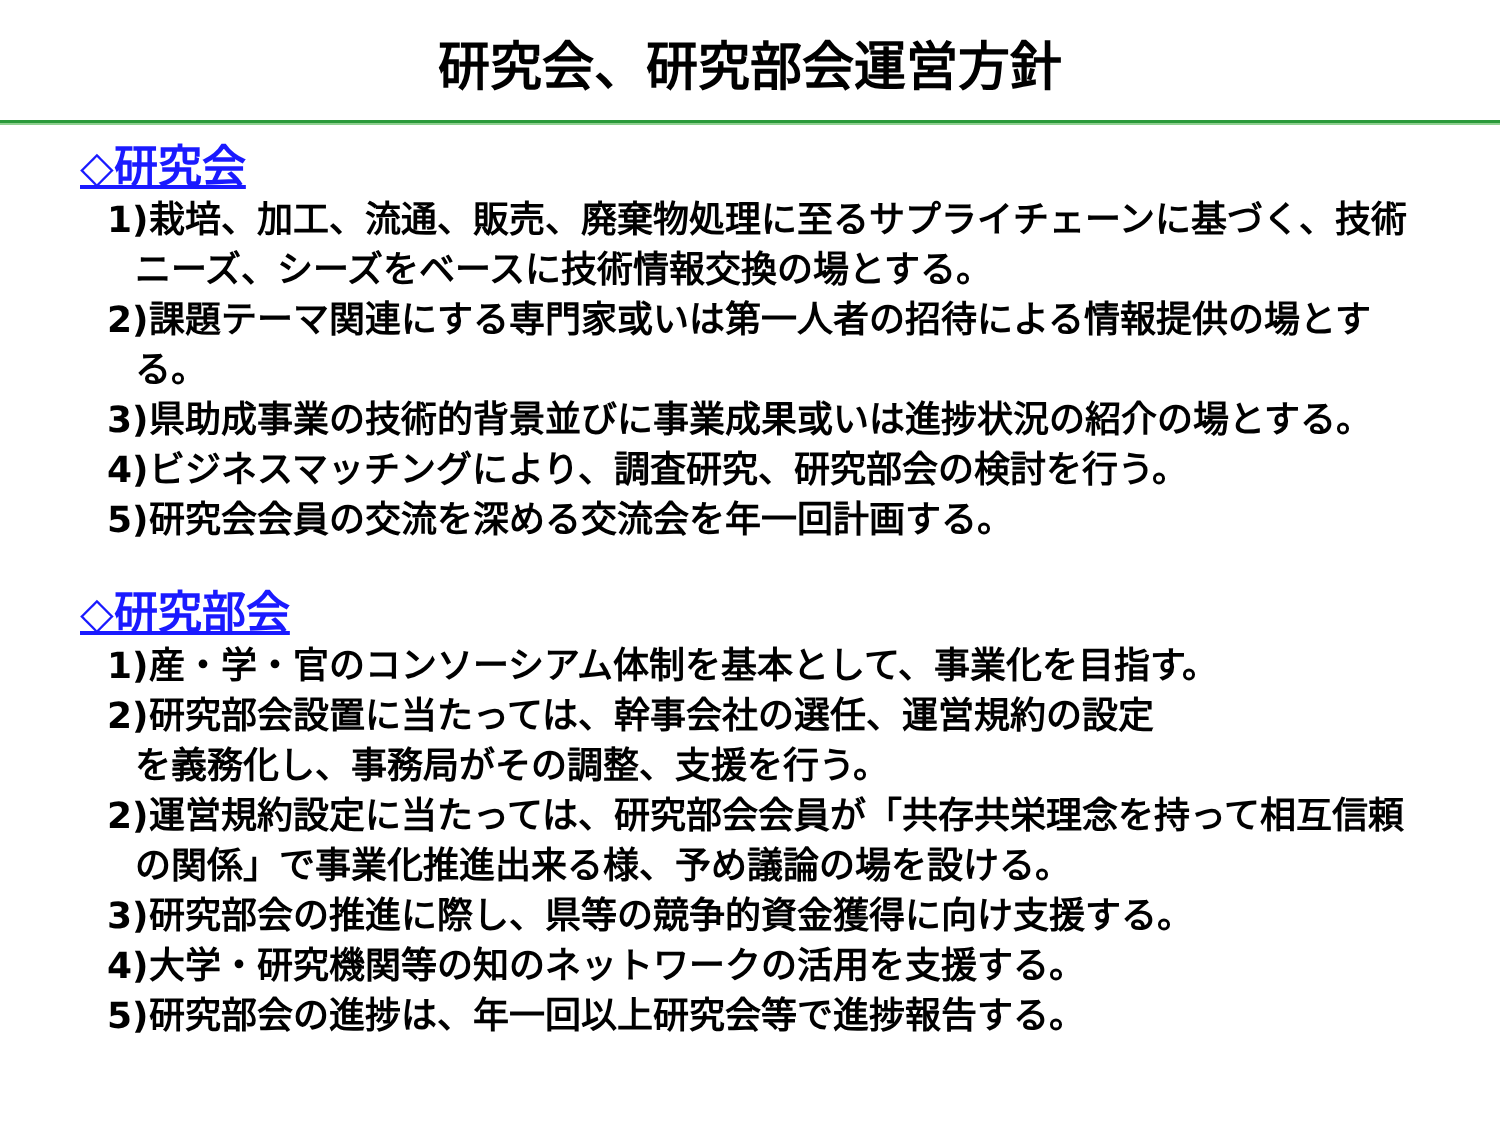研究会、研究部会運営方針
◇研究会
1)栽培、加工、流通、販売、廃棄物処理に至るサプライチェーンに基づく、技術ニーズ、シーズをベースに技術情報交換の場とする。
2)課題テーマ関連にする専門家或いは第一人者の招待による情報提供の場とする。
3)県助成事業の技術的背景並びに事業成果或いは進捗状況の紹介の場とする。
4)ビジネスマッチングにより、調査研究、研究部会の検討を行う。
5)研究会会員の交流を深める交流会を年一回計画する。
◇研究部会
1)産・学・官のコンソーシアム体制を基本として、事業化を目指す。
2)研究部会設置に当たっては、幹事会社の選任、運営規約の設定
を義務化し、事務局がその調整、支援を行う。
2)運営規約設定に当たっては、研究部会会員が「共存共栄理念を持って相互信頼の関係」で事業化推進出来る様、予め議論の場を設ける。
3)研究部会の推進に際し、県等の競争的資金獲得に向け支援する。
4)大学・研究機関等の知のネットワークの活用を支援する。
5)研究部会の進捗は、年一回以上研究会等で進捗報告する。